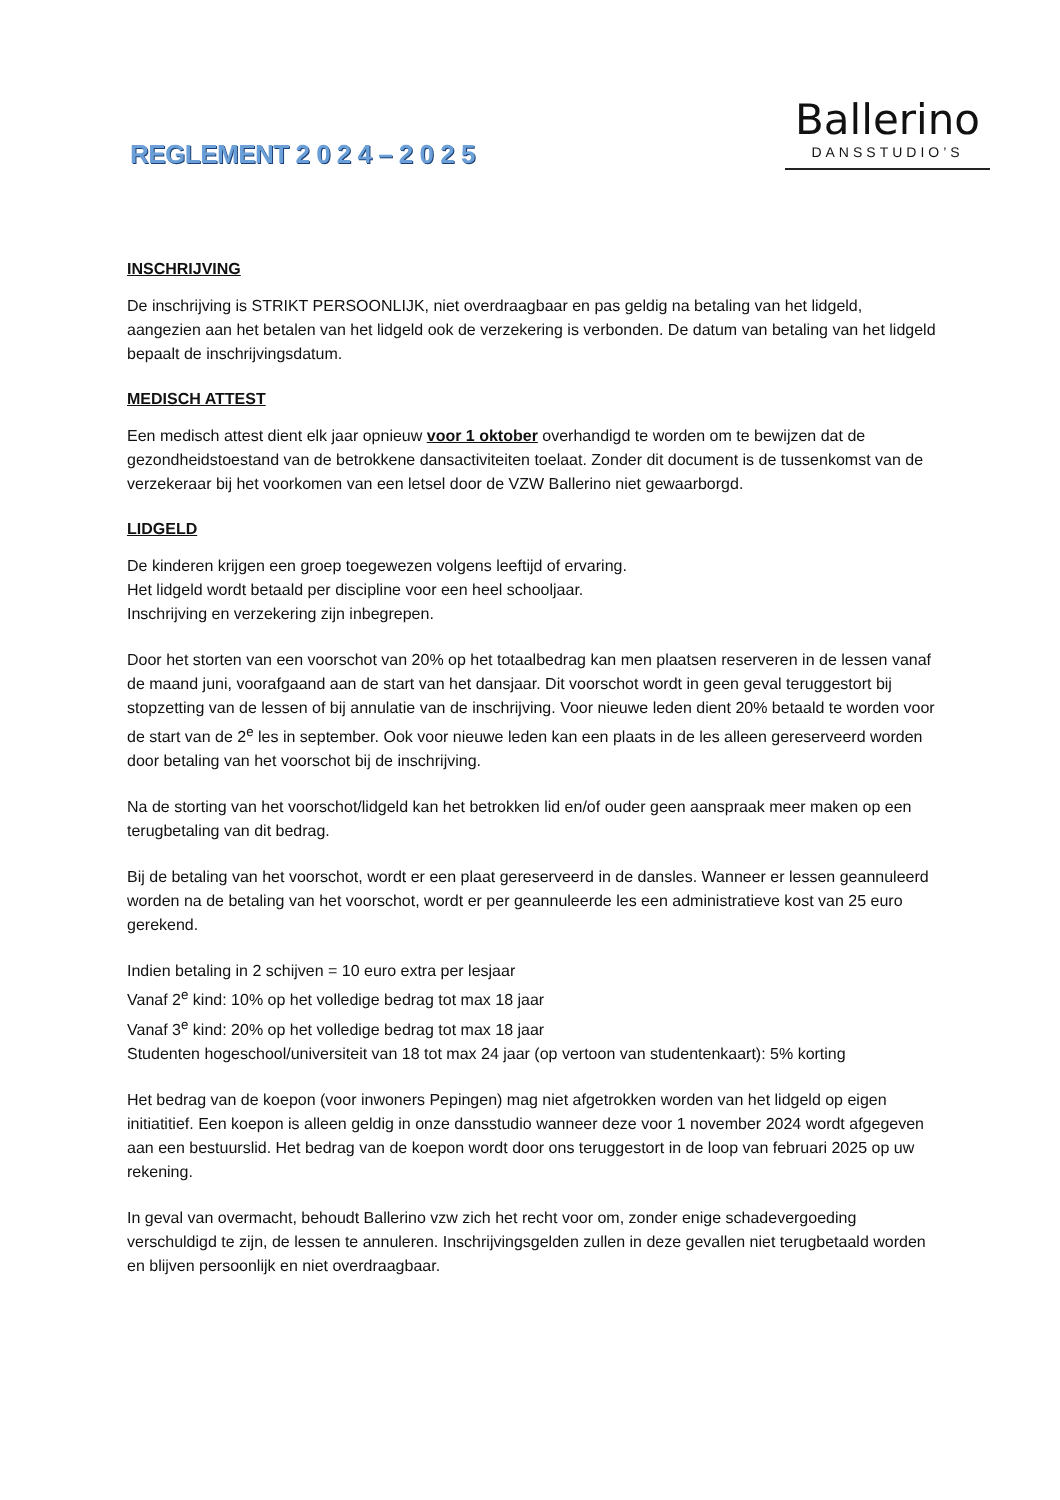REGLEMENT 2 0 2 4 – 2 0 2 5
Ballerino
DANSSTUDIO’S
INSCHRIJVING
De inschrijving is STRIKT PERSOONLIJK, niet overdraagbaar en pas geldig na betaling van het lidgeld, aangezien aan het betalen van het lidgeld ook de verzekering is verbonden. De datum van betaling van het lidgeld bepaalt de inschrijvingsdatum.
MEDISCH ATTEST
Een medisch attest dient elk jaar opnieuw voor 1 oktober overhandigd te worden om te bewijzen dat de gezondheidstoestand van de betrokkene dansactiviteiten toelaat. Zonder dit document is de tussenkomst van de verzekeraar bij het voorkomen van een letsel door de VZW Ballerino niet gewaarborgd.
LIDGELD
De kinderen krijgen een groep toegewezen volgens leeftijd of ervaring.
Het lidgeld wordt betaald per discipline voor een heel schooljaar.
Inschrijving en verzekering zijn inbegrepen.
Door het storten van een voorschot van 20% op het totaalbedrag kan men plaatsen reserveren in de lessen vanaf de maand juni, voorafgaand aan de start van het dansjaar. Dit voorschot wordt in geen geval teruggestort bij stopzetting van de lessen of bij annulatie van de inschrijving. Voor nieuwe leden dient 20% betaald te worden voor de start van de 2<sup>e</sup> les in september. Ook voor nieuwe leden kan een plaats in de les alleen gereserveerd worden door betaling van het voorschot bij de inschrijving.
Na de storting van het voorschot/lidgeld kan het betrokken lid en/of ouder geen aanspraak meer maken op een terugbetaling van dit bedrag.
Bij de betaling van het voorschot, wordt er een plaat gereserveerd in de dansles. Wanneer er lessen geannuleerd worden na de betaling van het voorschot, wordt er per geannuleerde les een administratieve kost van 25 euro gerekend.
Indien betaling in 2 schijven = 10 euro extra per lesjaar
Vanaf 2<sup>e</sup> kind: 10% op het volledige bedrag tot max 18 jaar
Vanaf 3<sup>e</sup> kind: 20% op het volledige bedrag tot max 18 jaar
Studenten hogeschool/universiteit van 18 tot max 24 jaar (op vertoon van studentenkaart): 5% korting
Het bedrag van de koepon (voor inwoners Pepingen) mag niet afgetrokken worden van het lidgeld op eigen initiatitief. Een koepon is alleen geldig in onze dansstudio wanneer deze voor 1 november 2024 wordt afgegeven aan een bestuurslid. Het bedrag van de koepon wordt door ons teruggestort in de loop van februari 2025 op uw rekening.
In geval van overmacht, behoudt Ballerino vzw zich het recht voor om, zonder enige schadevergoeding verschuldigd te zijn, de lessen te annuleren. Inschrijvingsgelden zullen in deze gevallen niet terugbetaald worden en blijven persoonlijk en niet overdraagbaar.